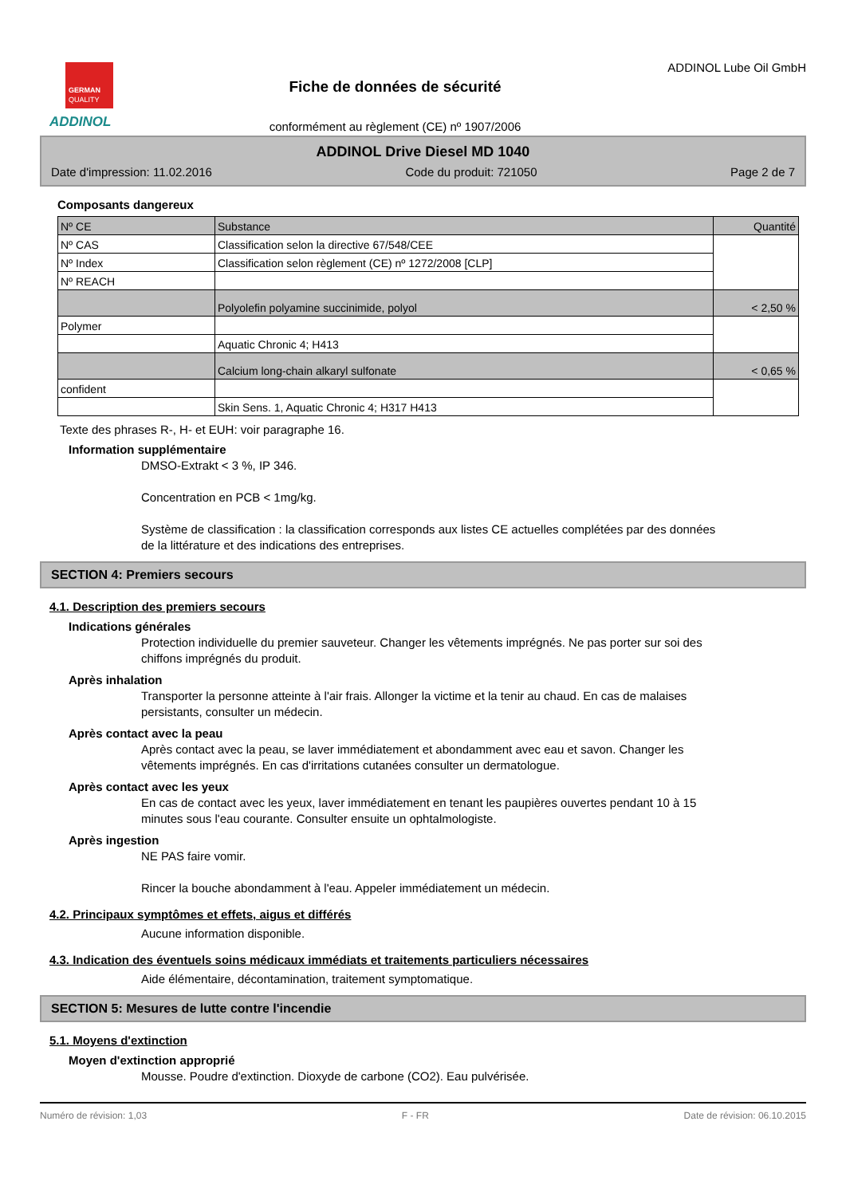GERMAN
QUALITY
ADDINOL
Fiche de données de sécurité
conformément au règlement (CE) nº 1907/2006
ADDINOL Lube Oil GmbH
ADDINOL Drive Diesel MD 1040
Date d'impression: 11.02.2016 Code du produit: 721050 Page 2 de 7
Composants dangereux
| Nº CE | Substance | Quantité |
| Nº CAS | Classification selon la directive 67/548/CEE | |
| Nº Index | Classification selon règlement (CE) nº 1272/2008 [CLP] | |
| Nº REACH | | |
| | Polyolefin polyamine succinimide, polyol | < 2,50 % |
| Polymer | | |
| | Aquatic Chronic 4; H413 | |
| | Calcium long-chain alkaryl sulfonate | < 0,65 % |
| confident | | |
| | Skin Sens. 1, Aquatic Chronic 4; H317 H413 | |
Texte des phrases R-, H- et EUH: voir paragraphe 16.
Information supplémentaire
DMSO-Extrakt < 3 %, IP 346.
Concentration en PCB < 1mg/kg.
Système de classification : la classification corresponds aux listes CE actuelles complétées par des données de la littérature et des indications des entreprises.
SECTION 4: Premiers secours
4.1. Description des premiers secours
Indications générales
Protection individuelle du premier sauveteur. Changer les vêtements imprégnés. Ne pas porter sur soi des chiffons imprégnés du produit.
Après inhalation
Transporter la personne atteinte à l'air frais. Allonger la victime et la tenir au chaud. En cas de malaises persistants, consulter un médecin.
Après contact avec la peau
Après contact avec la peau, se laver immédiatement et abondamment avec eau et savon. Changer les vêtements imprégnés. En cas d'irritations cutanées consulter un dermatologue.
Après contact avec les yeux
En cas de contact avec les yeux, laver immédiatement en tenant les paupières ouvertes pendant 10 à 15 minutes sous l'eau courante. Consulter ensuite un ophtalmologiste.
Après ingestion
NE PAS faire vomir.
Rincer la bouche abondamment à l'eau. Appeler immédiatement un médecin.
4.2. Principaux symptômes et effets, aigus et différés
Aucune information disponible.
4.3. Indication des éventuels soins médicaux immédiats et traitements particuliers nécessaires
Aide élémentaire, décontamination, traitement symptomatique.
SECTION 5: Mesures de lutte contre l'incendie
5.1. Moyens d'extinction
Moyen d'extinction approprié
Mousse. Poudre d'extinction. Dioxyde de carbone (CO2). Eau pulvérisée.
Numéro de révision: 1,03 F - FR Date de révision: 06.10.2015